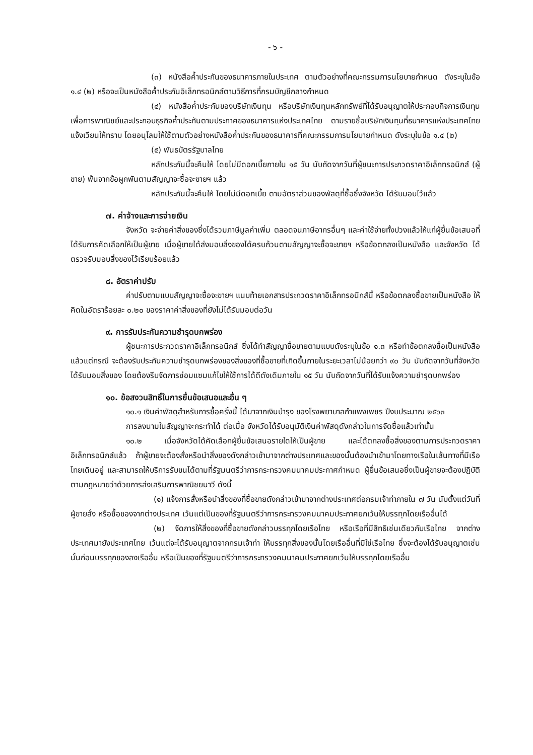- ๖ -
(๓) หนังสือค้ำประกันของธนาคารภายในประเทศ ตามตัวอย่างที่คณะกรรมการนโยบายกำหนด ดังระบุในข้อ ๑.๔ (๒) หรือจะเป็นหนังสือค้ำประกันอิเล็กทรอนิกส์ตามวิธีการที่กรมบัญชีกลางกำหนด
(๔) หนังสือค้ำประกันของบริษัทเงินทุน หรือบริษัทเงินทุนหลักทรัพย์ที่ได้รับอนุญาตให้ประกอบกิจการเงินทุนเพื่อการพาณิชย์และประกอบธุรกิจค้ำประกันตามประกาศของธนาคารแห่งประเทศไทย ตามรายชื่อบริษัทเงินทุนที่ธนาคารแห่งประเทศไทยแจ้งเวียนให้ทราบ โดยอนุโลมให้ใช้ตามตัวอย่างหนังสือค้ำประกันของธนาคารที่คณะกรรมการนโยบายกำหนด ดังระบุในข้อ ๑.๔ (๒)
(๕) พันธบัตรรัฐบาลไทย
หลักประกันนี้จะคืนให้ โดยไม่มีดอกเบี้ยภายใน ๑๕ วัน นับถัดจากวันที่ผู้ชนะการประกวดราคาอิเล็กทรอนิกส์ (ผู้ขาย) พ้นจากข้อผูกพันตามสัญญาจะซื้อจะขายฯ แล้ว
หลักประกันนี้จะคืนให้ โดยไม่มีดอกเบี้ย ตามอัตราส่วนของพัสดุที่ซื้อซึ่งจังหวัด ได้รับมอบไว้แล้ว
๗. ค่าจ้างและการจ่ายเงิน
จังหวัด จะจ่ายค่าสิ่งของซึ่งได้รวมภาษีมูลค่าเพิ่ม ตลอดจนภาษีอากรอื่นๆ และค่าใช้จ่ายทั้งปวงแล้วให้แก่ผู้ยื่นข้อเสนอที่ได้รับการคัดเลือกให้เป็นผู้ขาย เมื่อผู้ขายได้ส่งมอบสิ่งของได้ครบถ้วนตามสัญญาจะซื้อจะขายฯ หรือข้อตกลงเป็นหนังสือ และจังหวัด ได้ตรวจรับมอบสิ่งของไว้เรียบร้อยแล้ว
๘. อัตราค่าปรับ
ค่าปรับตามแบบสัญญาจะซื้อจะขายฯ แนบท้ายเอกสารประกวดราคาอิเล็กทรอนิกส์นี้ หรือข้อตกลงซื้อขายเป็นหนังสือ ให้คิดในอัตราร้อยละ ๐.๒๐ ของราคาค่าสิ่งของที่ยังไม่ได้รับมอบต่อวัน
๙. การรับประกันความชำรุดบกพร่อง
ผู้ชนะการประกวดราคาอิเล็กทรอนิกส์ ซึ่งได้ทำสัญญาซื้อขายตามแบบดังระบุในข้อ ๑.๓ หรือทำข้อตกลงซื้อเป็นหนังสือ แล้วแต่กรณี จะต้องรับประกันความชำรุดบกพร่องของสิ่งของที่ซื้อขายที่เกิดขึ้นภายในระยะเวลาไม่น้อยกว่า ๙๐ วัน นับถัดจากวันที่จังหวัด ได้รับมอบสิ่งของ โดยต้องรีบจัดการซ่อมแซมแก้ไขให้ใช้การได้ดีดังเดิมภายใน ๑๕ วัน นับถัดจากวันที่ได้รับแจ้งความชำรุดบกพร่อง
๑๐. ข้อสงวนสิทธิ์ในการยื่นข้อเสนอและอื่น ๆ
๑๐.๑ เงินค่าพัสดุสำหรับการซื้อครั้งนี้ ได้มาจากเงินบำรุง ของโรงพยาบาลกำแพงเพชร ปีงบประมาณ ๒๕๖๓
การลงนามในสัญญาจะกระทำได้ ต่อเมื่อ จังหวัดได้รับอนุมัติเงินค่าพัสดุดังกล่าวในการจัดซื้อแล้วเท่านั้น
๑๐.๒ เมื่อจังหวัดได้คัดเลือกผู้ยื่นข้อเสนอรายใดให้เป็นผู้ขาย และได้ตกลงซื้อสิ่งของตามการประกวดราคาอิเล็กทรอนิกส์แล้ว ถ้าผู้ขายจะต้องสั่งหรือนำสิ่งของดังกล่าวเข้ามาจากต่างประเทศและของนั้นต้องนำเข้ามาโดยทางเรือในเส้นทางที่มีเรือไทยเดินอยู่ และสามารถให้บริการรับขนได้ตามที่รัฐมนตรีว่าการกระทรวงคมนาคมประกาศกำหนด ผู้ยื่นข้อเสนอซึ่งเป็นผู้ขายจะต้องปฏิบัติตามกฎหมายว่าด้วยการส่งเสริมการพาณิชยนาวี ดังนี้
(๑) แจ้งการสั่งหรือนำสิ่งของที่ซื้อขายดังกล่าวเข้ามาจากต่างประเทศต่อกรมเจ้าท่าภายใน ๗ วัน นับตั้งแต่วันที่ผู้ขายสั่ง หรือซื้อของจากต่างประเทศ เว้นแต่เป็นของที่รัฐมนตรีว่าการกระทรวงคมนาคมประกาศยกเว้นให้บรรทุกโดยเรืออื่นได้
(๒) จัดการให้สิ่งของที่ซื้อขายดังกล่าวบรรทุกโดยเรือไทย หรือเรือที่มีสิทธิเช่นเดียวกับเรือไทย จากต่างประเทศมายังประเทศไทย เว้นแต่จะได้รับอนุญาตจากกรมเจ้าท่า ให้บรรทุกสิ่งของนั้นโดยเรืออื่นที่มิใช่เรือไทย ซึ่งจะต้องได้รับอนุญาตเช่นนั้นก่อนบรรทุกของลงเรืออื่น หรือเป็นของที่รัฐมนตรีว่าการกระทรวงคมนาคมประกาศยกเว้นให้บรรทุกโดยเรืออื่น